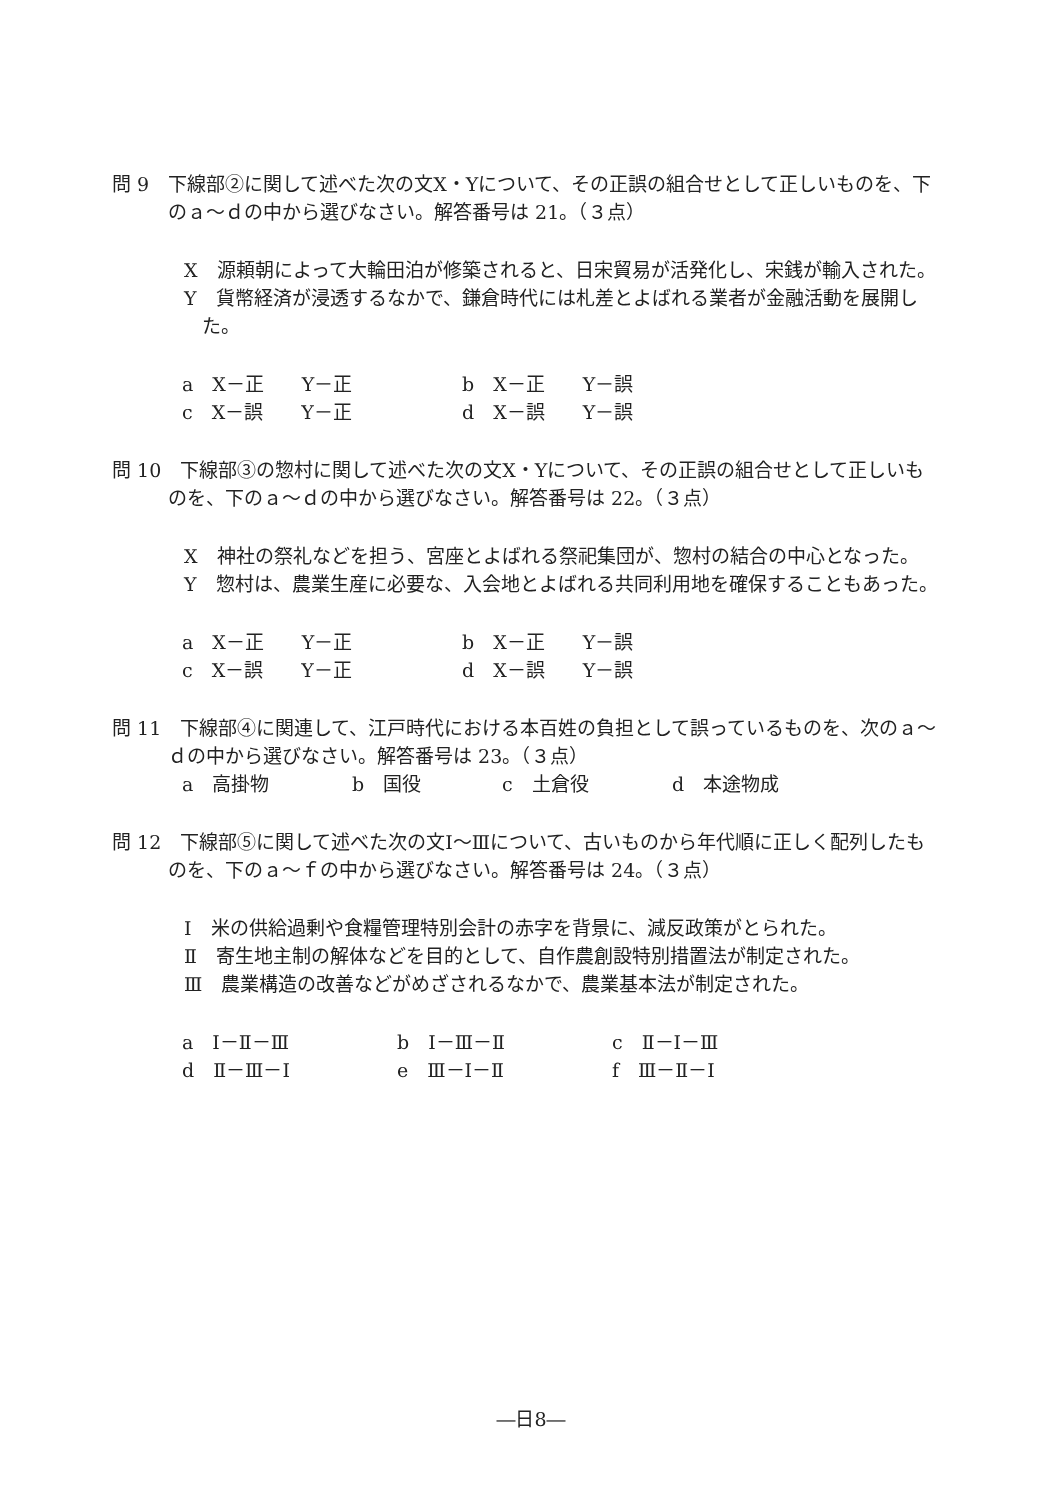問 9　下線部②に関して述べた次の文X・Yについて、その正誤の組合せとして正しいものを、下のａ～ｄの中から選びなさい。解答番号は 21。（３点）
X　源頼朝によって大輪田泊が修築されると、日宋貿易が活発化し、宋銭が輸入された。
Y　貨幣経済が浸透するなかで、鎌倉時代には札差とよばれる業者が金融活動を展開した。
a　X－正　　Y－正 b　X－正　　Y－誤
c　X－誤　　Y－正 d　X－誤　　Y－誤
問 10　下線部③の惣村に関して述べた次の文X・Yについて、その正誤の組合せとして正しいものを、下のａ～ｄの中から選びなさい。解答番号は 22。（３点）
X　神社の祭礼などを担う、宮座とよばれる祭祀集団が、惣村の結合の中心となった。
Y　惣村は、農業生産に必要な、入会地とよばれる共同利用地を確保することもあった。
a　X－正　　Y－正 b　X－正　　Y－誤
c　X－誤　　Y－正 d　X－誤　　Y－誤
問 11　下線部④に関連して、江戸時代における本百姓の負担として誤っているものを、次のａ～ｄの中から選びなさい。解答番号は 23。（３点）
a　高掛物 b　国役 c　土倉役 d　本途物成
問 12　下線部⑤に関して述べた次の文Ⅰ～Ⅲについて、古いものから年代順に正しく配列したものを、下のａ～ｆの中から選びなさい。解答番号は 24。（３点）
Ⅰ　米の供給過剰や食糧管理特別会計の赤字を背景に、減反政策がとられた。
Ⅱ　寄生地主制の解体などを目的として、自作農創設特別措置法が制定された。
Ⅲ　農業構造の改善などがめざされるなかで、農業基本法が制定された。
a　Ⅰ－Ⅱ－Ⅲ b　Ⅰ－Ⅲ－Ⅱ c　Ⅱ－Ⅰ－Ⅲ
d　Ⅱ－Ⅲ－Ⅰ e　Ⅲ－Ⅰ－Ⅱ f　Ⅲ－Ⅱ－Ⅰ
―日8―